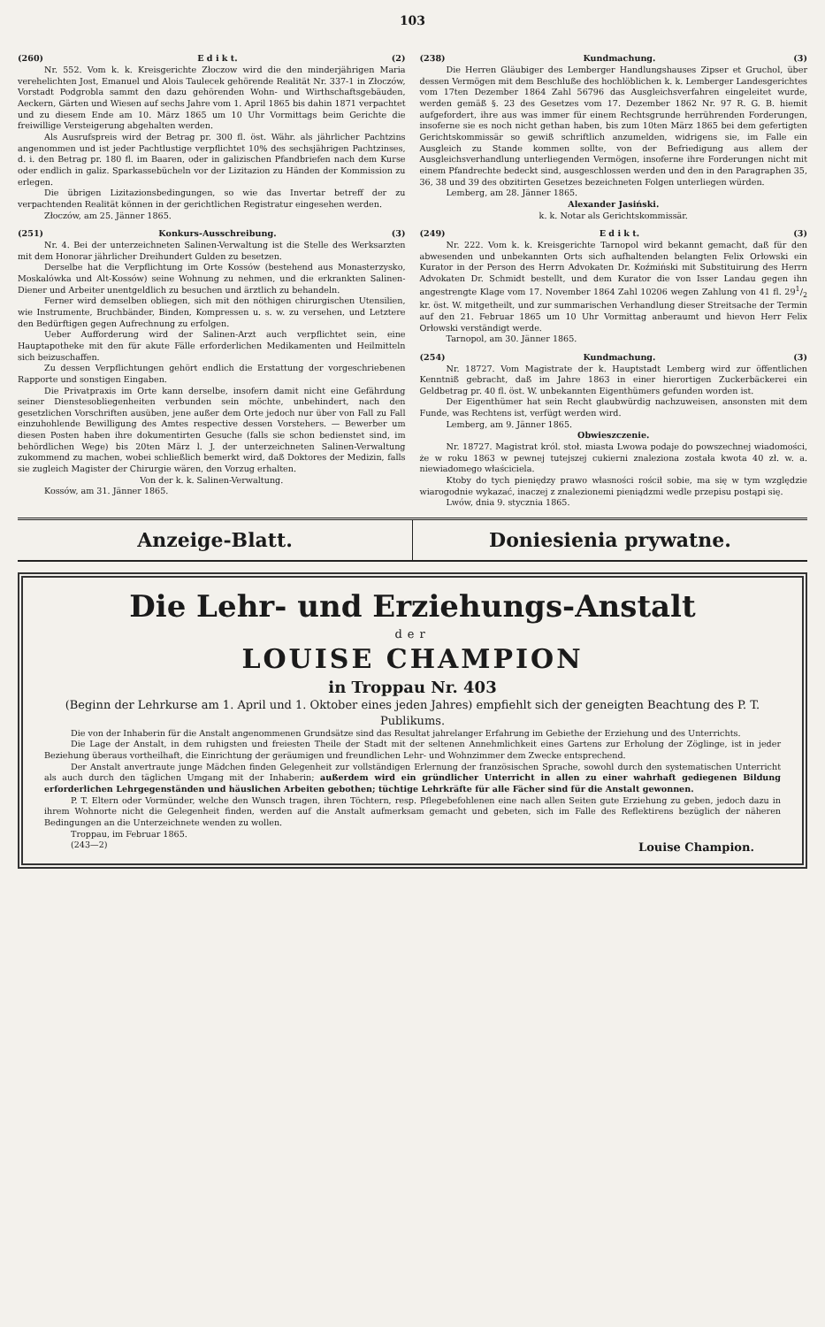103
(260) E d i k t. (2)
Nr. 552. Vom k. k. Kreisgerichte Złoczow wird die den minderjährigen Maria verehelichten Jost, Emanuel und Alois Taulecek gehörende Realität Nr. 337-1 in Złoczów, Vorstadt Podgrobla sammt den dazu gehörenden Wohn- und Wirthschaftsgebäuden, Aeckern, Gärten und Wiesen auf sechs Jahre vom 1. April 1865 bis dahin 1871 verpachtet und zu diesem Ende am 10. März 1865 um 10 Uhr Vormittags beim Gerichte die freiwillige Versteigerung abgehalten werden.
Als Ausrufspreis wird der Betrag pr. 300 fl. öst. Währ. als jährlicher Pachtzins angenommen und ist jeder Pachtlustige verpflichtet 10% des sechsjährigen Pachtzinses, d. i. den Betrag pr. 180 fl. im Baaren, oder in galizischen Pfandbriefen nach dem Kurse oder endlich in galiz. Sparkassebücheln vor der Lizitazion zu Händen der Kommission zu erlegen.
Die übrigen Lizitazionsbedingungen, so wie das Invertar betreff der zu verpachtenden Realität können in der gerichtlichen Registratur eingesehen werden.
Złoczów, am 25. Jänner 1865.
(251) Konkurs-Ausschreibung. (3)
Nr. 4. Bei der unterzeichneten Salinen-Verwaltung ist die Stelle des Werksarzten mit dem Honorar jährlicher Dreihundert Gulden zu besetzen.
Derselbe hat die Verpflichtung im Orte Kossów (bestehend aus Monasterzysko, Moskalówka und Alt-Kossów) seine Wohnung zu nehmen, und die erkrankten Salinen-Diener und Arbeiter unentgeldlich zu besuchen und ärztlich zu behandeln.
Ferner wird demselben obliegen, sich mit den nöthigen chirurgischen Utensilien, wie Instrumente, Bruchbänder, Binden, Kompressen u. s. w. zu versehen, und Letztere den Bedürftigen gegen Aufrechnung zu erfolgen.
Ueber Aufforderung wird der Salinen-Arzt auch verpflichtet sein, eine Hauptapotheke mit den für akute Fälle erforderlichen Medikamenten und Heilmitteln sich beizuschaffen.
Zu dessen Verpflichtungen gehört endlich die Erstattung der vorgeschriebenen Rapporte und sonstigen Eingaben.
Die Privatpraxis im Orte kann derselbe, insofern damit nicht eine Gefährdung seiner Dienstesobliegenheiten verbunden sein möchte, unbehindert, nach den gesetzlichen Vorschriften ausüben, jene außer dem Orte jedoch nur über von Fall zu Fall einzuhohlende Bewilligung des Amtes respective dessen Vorstehers. — Bewerber um diesen Posten haben ihre dokumentirten Gesuche (falls sie schon bedienstet sind, im behördlichen Wege) bis 20ten März l. J. der unterzeichneten Salinen-Verwaltung zukommend zu machen, wobei schließlich bemerkt wird, daß Doktores der Medizin, falls sie zugleich Magister der Chirurgie wären, den Vorzug erhalten.
Von der k. k. Salinen-Verwaltung.
Kossów, am 31. Jänner 1865.
(238) Kundmachung. (3)
Die Herren Gläubiger des Lemberger Handlungshauses Zipser et Gruchol, über dessen Vermögen mit dem Beschluße des hochlöblichen k. k. Lemberger Landesgerichtes vom 17ten Dezember 1864 Zahl 56796 das Ausgleichsverfahren eingeleitet wurde, werden gemäß §. 23 des Gesetzes vom 17. Dezember 1862 Nr. 97 R. G. B. hiemit aufgefordert, ihre aus was immer für einem Rechtsgrunde herrührenden Forderungen, insoferne sie es noch nicht gethan haben, bis zum 10ten März 1865 bei dem gefertigten Gerichtskommissär so gewiß schriftlich anzumelden, widrigens sie, im Falle ein Ausgleich zu Stande kommen sollte, von der Befriedigung aus allem der Ausgleichsverhandlung unterliegenden Vermögen, insoferne ihre Forderungen nicht mit einem Pfandrechte bedeckt sind, ausgeschlossen werden und den in den Paragraphen 35, 36, 38 und 39 des obzitirten Gesetzes bezeichneten Folgen unterliegen würden.
Lemberg, am 28. Jänner 1865.
Alexander Jasiński.
k. k. Notar als Gerichtskommissär.
(249) E d i k t. (3)
Nr. 222. Vom k. k. Kreisgerichte Tarnopol wird bekannt gemacht, daß für den abwesenden und unbekannten Orts sich aufhaltenden belangten Felix Orłowski ein Kurator in der Person des Herrn Advokaten Dr. Koźmiński mit Substituirung des Herrn Advokaten Dr. Schmidt bestellt, und dem Kurator die von Isser Landau gegen ihn angestrengte Klage vom 17. November 1864 Zahl 10206 wegen Zahlung von 41 fl. 291/2 kr. öst. W. mitgetheilt, und zur summarischen Verhandlung dieser Streitsache der Termin auf den 21. Februar 1865 um 10 Uhr Vormittag anberaumt und hievon Herr Felix Orłowski verständigt werde.
Tarnopol, am 30. Jänner 1865.
(254) Kundmachung. (3)
Nr. 18727. Vom Magistrate der k. Hauptstadt Lemberg wird zur öffentlichen Kenntniß gebracht, daß im Jahre 1863 in einer hierortigen Zuckerbäckerei ein Geldbetrag pr. 40 fl. öst. W. unbekannten Eigenthümers gefunden worden ist.
Der Eigenthümer hat sein Recht glaubwürdig nachzuweisen, ansonsten mit dem Funde, was Rechtens ist, verfügt werden wird.
Lemberg, am 9. Jänner 1865.
Obwieszczenie.
Nr. 18727. Magistrat król. stoł. miasta Lwowa podaje do powszechnej wiadomości, że w roku 1863 w pewnej tutejszej cukierni znaleziona została kwota 40 zł. w. a. niewiadomego właściciela.
Ktoby do tych pieniędzy prawo własności rościł sobie, ma się w tym względzie wiarogodnie wykazać, inaczej z znalezionemi pieniądzmi wedle przepisu postąpi się.
Lwów, dnia 9. stycznia 1865.
Anzeige-Blatt. Doniesienia prywatne.
Die Lehr- und Erziehungs-Anstalt
der
LOUISE CHAMPION
in Troppau Nr. 403
(Beginn der Lehrkurse am 1. April und 1. Oktober eines jeden Jahres) empfiehlt sich der geneigten Beachtung des P. T. Publikums.
Die von der Inhaberin für die Anstalt angenommenen Grundsätze sind das Resultat jahrelanger Erfahrung im Gebiethe der Erziehung und des Unterrichts.
Die Lage der Anstalt, in dem ruhigsten und freiesten Theile der Stadt mit der seltenen Annehmlichkeit eines Gartens zur Erholung der Zöglinge, ist in jeder Beziehung überaus vortheilhaft, die Einrichtung der geräumigen und freundlichen Lehr- und Wohnzimmer dem Zwecke entsprechend.
Der Anstalt anvertraute junge Mädchen finden Gelegenheit zur vollständigen Erlernung der französischen Sprache, sowohl durch den systematischen Unterricht als auch durch den täglichen Umgang mit der Inhaberin; außerdem wird ein gründlicher Unterricht in allen zu einer wahrhaft gediegenen Bildung erforderlichen Lehrgegenständen und häuslichen Arbeiten gebothen; tüchtige Lehrkräfte für alle Fächer sind für die Anstalt gewonnen.
P. T. Eltern oder Vormünder, welche den Wunsch tragen, ihren Töchtern, resp. Pflegebefohlenen eine nach allen Seiten gute Erziehung zu geben, jedoch dazu in ihrem Wohnorte nicht die Gelegenheit finden, werden auf die Anstalt aufmerksam gemacht und gebeten, sich im Falle des Reflektirens bezüglich der näheren Bedingungen an die Unterzeichnete wenden zu wollen.
Troppau, im Februar 1865.
(243—2) Louise Champion.